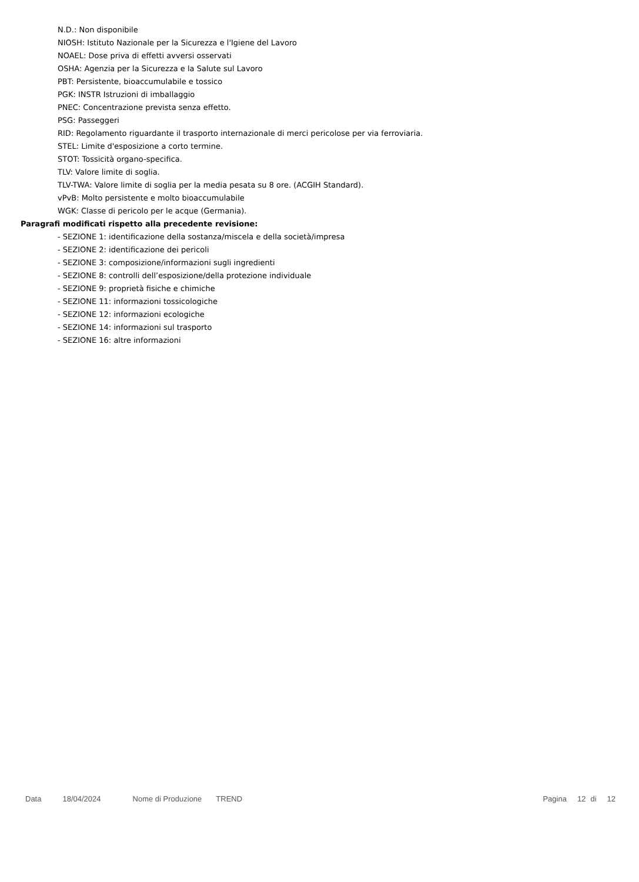N.D.: Non disponibile
NIOSH: Istituto Nazionale per la Sicurezza e l'Igiene del Lavoro
NOAEL: Dose priva di effetti avversi osservati
OSHA: Agenzia per la Sicurezza e la Salute sul Lavoro
PBT: Persistente, bioaccumulabile e tossico
PGK: INSTR Istruzioni di imballaggio
PNEC: Concentrazione prevista senza effetto.
PSG: Passeggeri
RID: Regolamento riguardante il trasporto internazionale di merci pericolose per via ferroviaria.
STEL: Limite d'esposizione a corto termine.
STOT: Tossicità organo-specifica.
TLV: Valore limite di soglia.
TLV-TWA: Valore limite di soglia per la media pesata su 8 ore. (ACGIH Standard).
vPvB: Molto persistente e molto bioaccumulabile
WGK: Classe di pericolo per le acque (Germania).
Paragrafi modificati rispetto alla precedente revisione:
- SEZIONE 1: identificazione della sostanza/miscela e della società/impresa
- SEZIONE 2: identificazione dei pericoli
- SEZIONE 3: composizione/informazioni sugli ingredienti
- SEZIONE 8: controlli dell’esposizione/della protezione individuale
- SEZIONE 9: proprietà fisiche e chimiche
- SEZIONE 11: informazioni tossicologiche
- SEZIONE 12: informazioni ecologiche
- SEZIONE 14: informazioni sul trasporto
- SEZIONE 16: altre informazioni
Data 18/04/2024 Nome di Produzione TREND Pagina 12 di 12